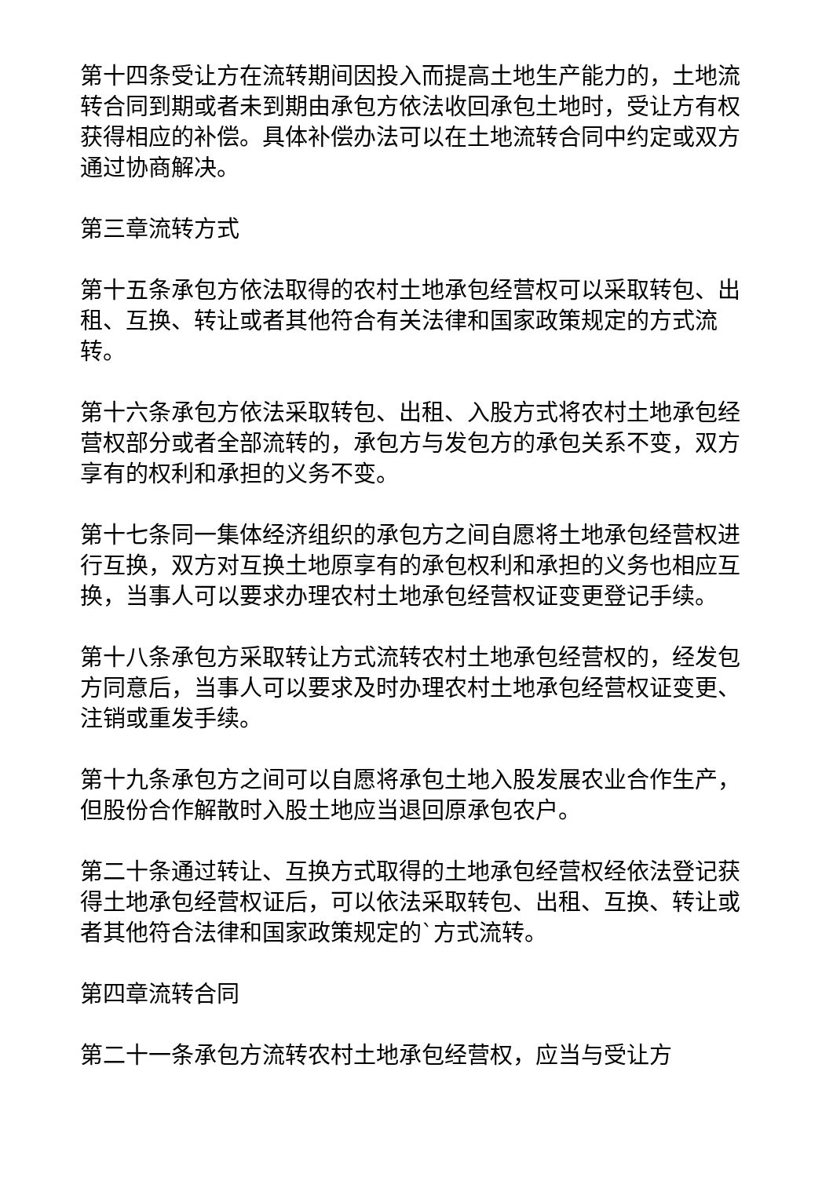第十四条受让方在流转期间因投入而提高土地生产能力的，土地流转合同到期或者未到期由承包方依法收回承包土地时，受让方有权获得相应的补偿。具体补偿办法可以在土地流转合同中约定或双方通过协商解决。
第三章流转方式
第十五条承包方依法取得的农村土地承包经营权可以采取转包、出租、互换、转让或者其他符合有关法律和国家政策规定的方式流转。
第十六条承包方依法采取转包、出租、入股方式将农村土地承包经营权部分或者全部流转的，承包方与发包方的承包关系不变，双方享有的权利和承担的义务不变。
第十七条同一集体经济组织的承包方之间自愿将土地承包经营权进行互换，双方对互换土地原享有的承包权利和承担的义务也相应互换，当事人可以要求办理农村土地承包经营权证变更登记手续。
第十八条承包方采取转让方式流转农村土地承包经营权的，经发包方同意后，当事人可以要求及时办理农村土地承包经营权证变更、注销或重发手续。
第十九条承包方之间可以自愿将承包土地入股发展农业合作生产，但股份合作解散时入股土地应当退回原承包农户。
第二十条通过转让、互换方式取得的土地承包经营权经依法登记获得土地承包经营权证后，可以依法采取转包、出租、互换、转让或者其他符合法律和国家政策规定的`方式流转。
第四章流转合同
第二十一条承包方流转农村土地承包经营权，应当与受让方